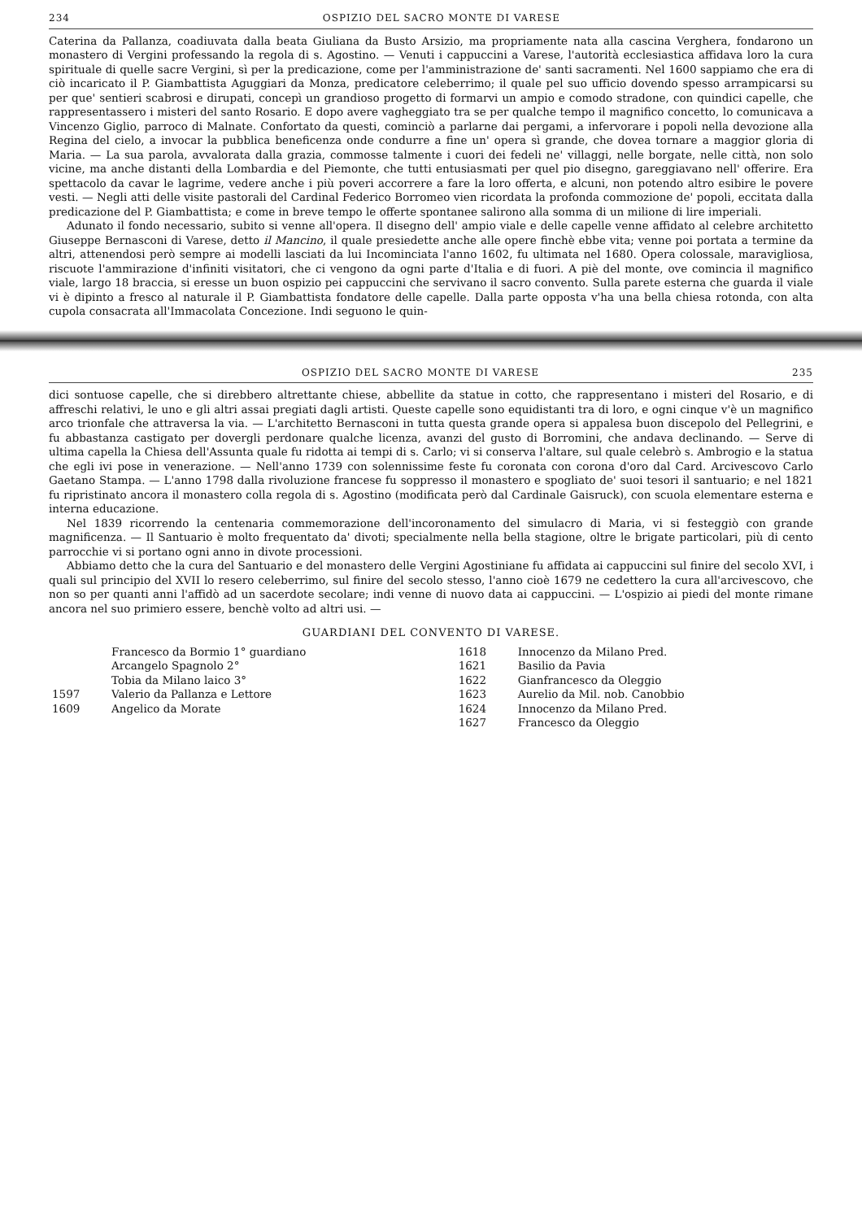234 OSPIZIO DEL SACRO MONTE DI VARESE
Caterina da Pallanza, coadiuvata dalla beata Giuliana da Busto Arsizio, ma propriamente nata alla cascina Verghera, fondarono un monastero di Vergini professando la regola di s. Agostino. — Venuti i cappuccini a Varese, l'autorità ecclesiastica affidava loro la cura spirituale di quelle sacre Vergini, sì per la predicazione, come per l'amministrazione de' santi sacramenti. Nel 1600 sappiamo che era di ciò incaricato il P. Giambattista Aguggiari da Monza, predicatore celeberrimo; il quale pel suo ufficio dovendo spesso arrampicarsi su per que' sentieri scabrosi e dirupati, concepì un grandioso progetto di formarvi un ampio e comodo stradone, con quindici capelle, che rappresentassero i misteri del santo Rosario. E dopo avere vagheggiato tra se per qualche tempo il magnifico concetto, lo comunicava a Vincenzo Giglio, parroco di Malnate. Confortato da questi, cominciò a parlarne dai pergami, a infervorare i popoli nella devozione alla Regina del cielo, a invocar la pubblica beneficenza onde condurre a fine un' opera sì grande, che dovea tornare a maggior gloria di Maria. — La sua parola, avvalorata dalla grazia, commosse talmente i cuori dei fedeli ne' villaggi, nelle borgate, nelle città, non solo vicine, ma anche distanti della Lombardia e del Piemonte, che tutti entusiasmati per quel pio disegno, gareggiavano nell' offerire. Era spettacolo da cavar le lagrime, vedere anche i più poveri accorrere a fare la loro offerta, e alcuni, non potendo altro esibire le povere vesti. — Negli atti delle visite pastorali del Cardinal Federico Borromeo vien ricordata la profonda commozione de' popoli, eccitata dalla predicazione del P. Giambattista; e come in breve tempo le offerte spontanee salirono alla somma di un milione di lire imperiali.
Adunato il fondo necessario, subito si venne all'opera. Il disegno dell' ampio viale e delle capelle venne affidato al celebre architetto Giuseppe Bernasconi di Varese, detto il Mancino, il quale presiedette anche alle opere finchè ebbe vita; venne poi portata a termine da altri, attenendosi però sempre ai modelli lasciati da lui Incominciata l'anno 1602, fu ultimata nel 1680. Opera colossale, maravigliosa, riscuote l'ammirazione d'infiniti visitatori, che ci vengono da ogni parte d'Italia e di fuori. A piè del monte, ove comincia il magnifico viale, largo 18 braccia, si eresse un buon ospizio pei cappuccini che servivano il sacro convento. Sulla parete esterna che guarda il viale vi è dipinto a fresco al naturale il P. Giambattista fondatore delle capelle. Dalla parte opposta v'ha una bella chiesa rotonda, con alta cupola consacrata all'Immacolata Concezione. Indi seguono le quin-
OSPIZIO DEL SACRO MONTE DI VARESE 235
dici sontuose capelle, che si direbbero altrettante chiese, abbellite da statue in cotto, che rappresentano i misteri del Rosario, e di affreschi relativi, le uno e gli altri assai pregiati dagli artisti. Queste capelle sono equidistanti tra di loro, e ogni cinque v'è un magnifico arco trionfale che attraversa la via. — L'architetto Bernasconi in tutta questa grande opera si appalesa buon discepolo del Pellegrini, e fu abbastanza castigato per dovergli perdonare qualche licenza, avanzi del gusto di Borromini, che andava declinando. — Serve di ultima capella la Chiesa dell'Assunta quale fu ridotta ai tempi di s. Carlo; vi si conserva l'altare, sul quale celebrò s. Ambrogio e la statua che egli ivi pose in venerazione. — Nell'anno 1739 con solennissime feste fu coronata con corona d'oro dal Card. Arcivescovo Carlo Gaetano Stampa. — L'anno 1798 dalla rivoluzione francese fu soppresso il monastero e spogliato de' suoi tesori il santuario; e nel 1821 fu ripristinato ancora il monastero colla regola di s. Agostino (modificata però dal Cardinale Gaisruck), con scuola elementare esterna e interna educazione.
Nel 1839 ricorrendo la centenaria commemorazione dell'incoronamento del simulacro di Maria, vi si festeggiò con grande magnificenza. — Il Santuario è molto frequentato da' divoti; specialmente nella bella stagione, oltre le brigate particolari, più di cento parrocchie vi si portano ogni anno in divote processioni.
Abbiamo detto che la cura del Santuario e del monastero delle Vergini Agostiniane fu affidata ai cappuccini sul finire del secolo XVI, i quali sul principio del XVII lo resero celeberrimo, sul finire del secolo stesso, l'anno cioè 1679 ne cedettero la cura all'arcivescovo, che non so per quanti anni l'affidò ad un sacerdote secolare; indi venne di nuovo data ai cappuccini. — L'ospizio ai piedi del monte rimane ancora nel suo primiero essere, benchè volto ad altri usi. —
GUARDIANI DEL CONVENTO DI VARESE.
| | Francesco da Bormio 1° guardiano | 1618 | Innocenzo da Milano Pred. |
| | Arcangelo Spagnolo 2° | 1621 | Basilio da Pavia |
| | Tobia da Milano laico 3° | 1622 | Gianfrancesco da Oleggio |
| 1597 | Valerio da Pallanza e Lettore | 1623 | Aurelio da Mil. nob. Canobbio |
| 1609 | Angelico da Morate | 1624 | Innocenzo da Milano Pred. |
| | | 1627 | Francesco da Oleggio |